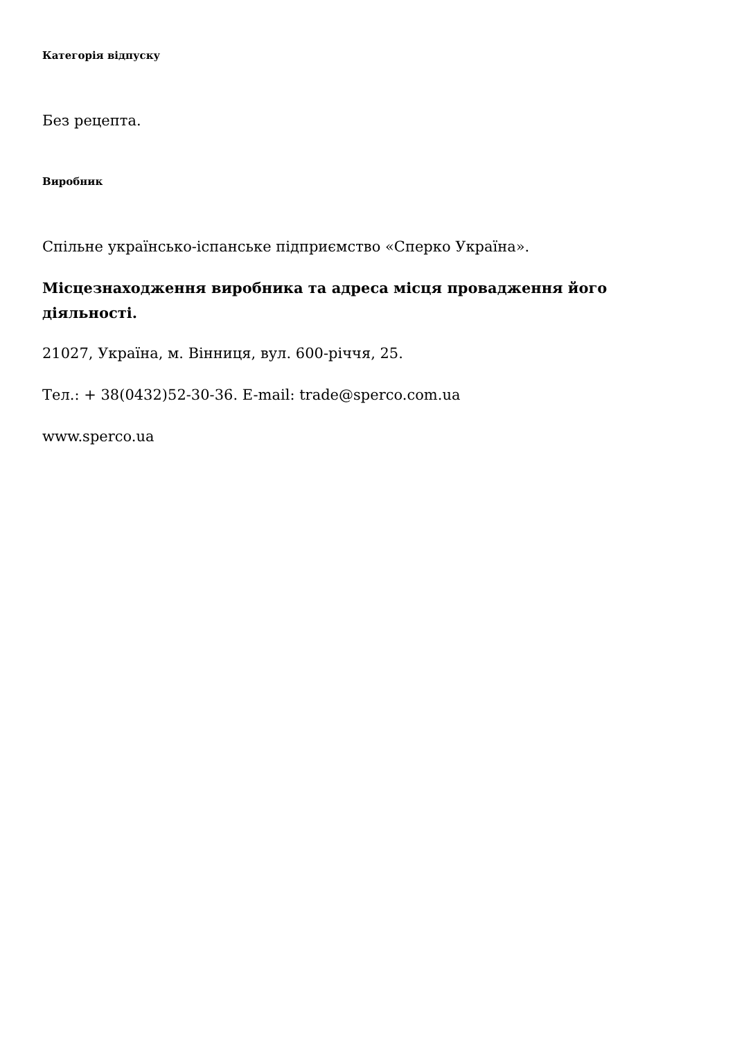Категорія відпуску
Без рецепта.
Виробник
Спільне українсько-іспанське підприємство «Сперко Україна».
Місцезнаходження виробника та адреса місця провадження його діяльності.
21027, Україна, м. Вінниця, вул. 600-річчя, 25.
Тел.: + 38(0432)52-30-36. E-mail: trade@sperco.com.ua
www.sperco.ua